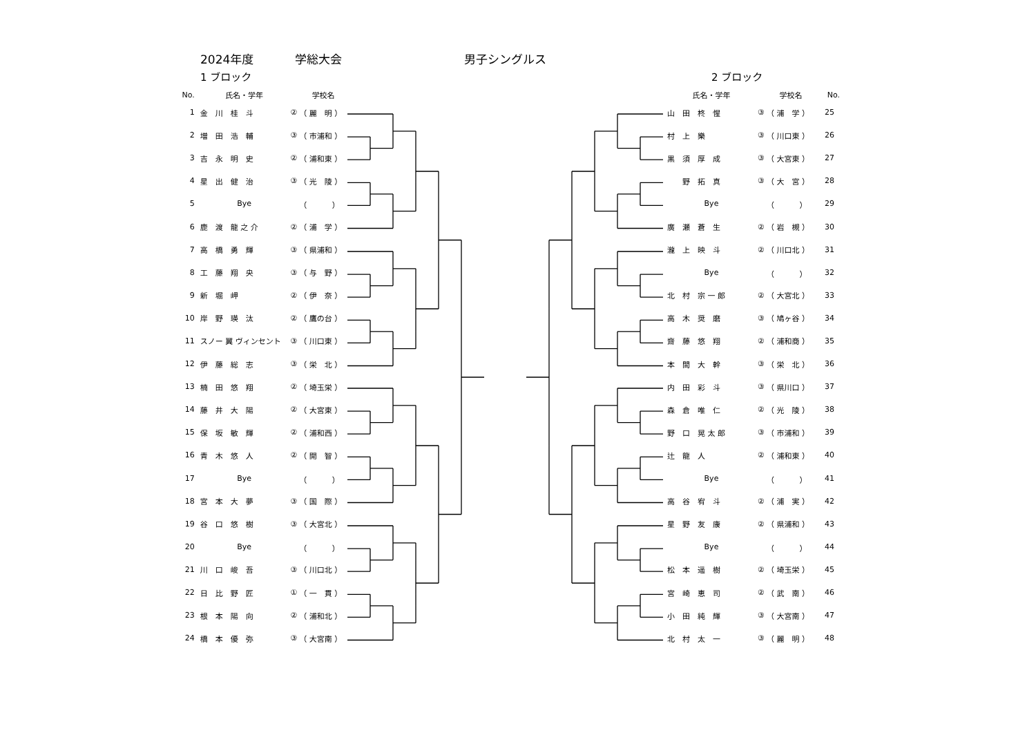2024年度 学総大会 男子シングルス
1 ブロック 2 ブロック
| No. | 氏名・学年 | | 学校名 |
| --- | --- | --- | --- |
| 1 | 金 川 桂 斗 | ② | （ 麗 明 ） |
| 2 | 増 田 浩 輔 | ③ | （ 市浦和 ） |
| 3 | 吉 永 明 史 | ② | （ 浦和東 ） |
| 4 | 星 出 健 治 | ③ | （ 光 陵 ） |
| 5 | Bye | | （ ） |
| 6 | 鹿 渡 龍 之 介 | ② | （ 浦 学 ） |
| 7 | 高 橋 勇 輝 | ③ | （ 県浦和 ） |
| 8 | 工 藤 翔 央 | ③ | （ 与 野 ） |
| 9 | 新 堀 岬 | ② | （ 伊 奈 ） |
| 10 | 岸 野 瑛 汰 | ② | （ 鷹の台 ） |
| 11 | スノー 翼 ヴィンセント | ③ | （ 川口東 ） |
| 12 | 伊 藤 総 志 | ③ | （ 栄 北 ） |
| 13 | 楠 田 悠 翔 | ② | （ 埼玉栄 ） |
| 14 | 藤 井 大 陽 | ② | （ 大宮東 ） |
| 15 | 保 坂 敏 輝 | ② | （ 浦和西 ） |
| 16 | 青 木 悠 人 | ② | （ 開 智 ） |
| 17 | Bye | | （ ） |
| 18 | 宮 本 大 夢 | ③ | （ 国 際 ） |
| 19 | 谷 口 悠 樹 | ③ | （ 大宮北 ） |
| 20 | Bye | | （ ） |
| 21 | 川 口 峻 吾 | ③ | （ 川口北 ） |
| 22 | 日 比 野 匠 | ① | （ 一 貫 ） |
| 23 | 根 本 陽 向 | ② | （ 浦和北 ） |
| 24 | 橋 本 優 弥 | ③ | （ 大宮南 ） |
| 氏名・学年 | | 学校名 | No. |
| --- | --- | --- | --- |
| 山 田 柊 惺 | ③ | （ 浦 学 ） | 25 |
| 村 上 樂 | ③ | （ 川口東 ） | 26 |
| 黒 須 厚 成 | ③ | （ 大宮東 ） | 27 |
| 野 拓 真 | ③ | （ 大 宮 ） | 28 |
| Bye | | （ ） | 29 |
| 廣 瀬 蒼 生 | ② | （ 岩 槻 ） | 30 |
| 瀧 上 映 斗 | ② | （ 川口北 ） | 31 |
| Bye | | （ ） | 32 |
| 北 村 宗 一 郎 | ② | （ 大宮北 ） | 33 |
| 高 木 奨 磨 | ③ | （ 鳩ヶ谷 ） | 34 |
| 齋 藤 悠 翔 | ② | （ 浦和商 ） | 35 |
| 本 間 大 幹 | ③ | （ 栄 北 ） | 36 |
| 内 田 彩 斗 | ③ | （ 県川口 ） | 37 |
| 森 倉 唯 仁 | ② | （ 光 陵 ） | 38 |
| 野 口 晃 太 郎 | ③ | （ 市浦和 ） | 39 |
| 辻 龍 人 | ② | （ 浦和東 ） | 40 |
| Bye | | （ ） | 41 |
| 高 谷 宥 斗 | ② | （ 浦 実 ） | 42 |
| 星 野 友 康 | ② | （ 県浦和 ） | 43 |
| Bye | | （ ） | 44 |
| 松 本 遥 樹 | ② | （ 埼玉栄 ） | 45 |
| 宮 崎 恵 司 | ② | （ 武 南 ） | 46 |
| 小 田 純 輝 | ③ | （ 大宮南 ） | 47 |
| 北 村 太 一 | ③ | （ 麗 明 ） | 48 |